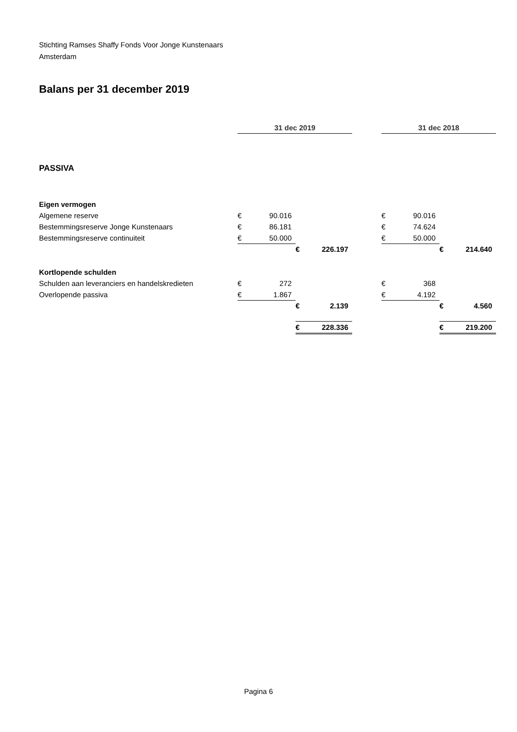Stichting Ramses Shaffy Fonds Voor Jonge Kunstenaars
Amsterdam
Balans per 31 december 2019
| | 31 dec 2019 | | | | | 31 dec 2018 | | | |
| PASSIVA | | | | | | | | | |
| Eigen vermogen | | | | | | | | | |
| Algemene reserve | € | 90.016 | | | | € | 90.016 | | |
| Bestemmingsreserve Jonge Kunstenaars | € | 86.181 | | | | € | 74.624 | | |
| Bestemmingsreserve continuiteit | € | 50.000 | | | | € | 50.000 | | |
| | | | € | 226.197 | | | | € | 214.640 |
| Kortlopende schulden | | | | | | | | | |
| Schulden aan leveranciers en handelskredieten | € | 272 | | | | € | 368 | | |
| Overlopende passiva | € | 1.867 | | | | € | 4.192 | | |
| | | | € | 2.139 | | | | € | 4.560 |
| | | | € | 228.336 | | | | € | 219.200 |
Pagina 6